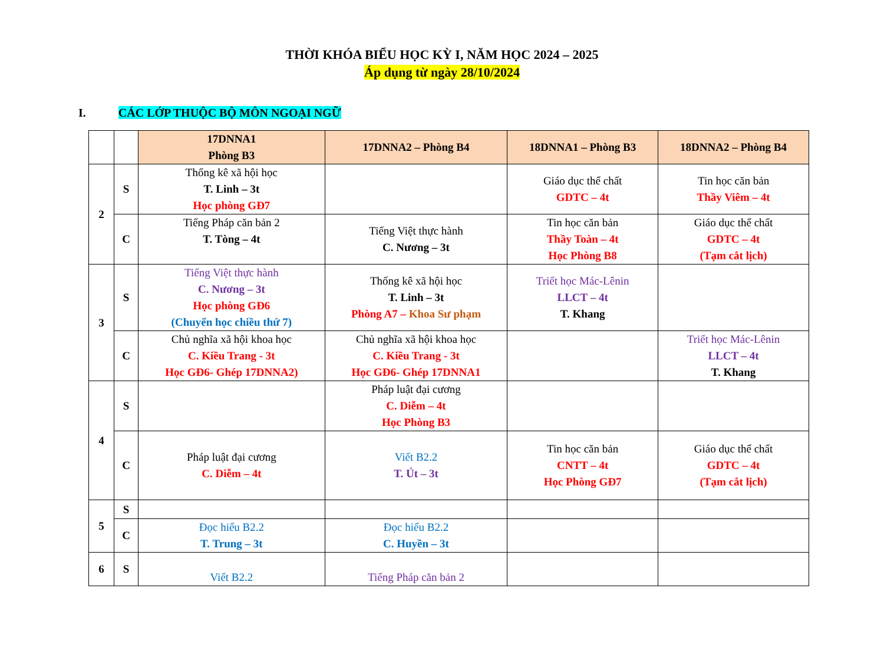THỜI KHÓA BIỂU HỌC KỲ I, NĂM HỌC 2024 – 2025
Áp dụng từ ngày 28/10/2024
I. CÁC LỚP THUỘC BỘ MÔN NGOẠI NGỮ
| | | 17DNNA1 Phòng B3 | 17DNNA2 – Phòng B4 | 18DNNA1 – Phòng B3 | 18DNNA2 – Phòng B4 |
| --- | --- | --- | --- | --- | --- |
| 2 | S | Thống kê xã hội học T. Linh – 3t Học phòng GĐ7 | | Giáo dục thể chất GDTC – 4t | Tin học căn bản Thầy Viêm – 4t |
| | C | Tiếng Pháp căn bản 2 T. Tòng – 4t | Tiếng Việt thực hành C. Nương – 3t | Tin học căn bản Thầy Toàn – 4t Học Phòng B8 | Giáo dục thể chất GDTC – 4t (Tạm cắt lịch) |
| 3 | S | Tiếng Việt thực hành C. Nương – 3t Học phòng GĐ6 (Chuyển học chiều thứ 7) | Thống kê xã hội học T. Linh – 3t Phòng A7 – Khoa Sư phạm | Triết học Mác-Lênin LLCT – 4t T. Khang | |
| | C | Chủ nghĩa xã hội khoa học C. Kiều Trang - 3t Học GĐ6- Ghép 17DNNA2) | Chủ nghĩa xã hội khoa học C. Kiều Trang - 3t Học GĐ6- Ghép 17DNNA1 | | Triết học Mác-Lênin LLCT – 4t T. Khang |
| 4 | S | | Pháp luật đại cương C. Diễm – 4t Học Phòng B3 | | |
| | C | Pháp luật đại cương C. Diễm – 4t | Viết B2.2 T. Út – 3t | Tin học căn bản CNTT – 4t Học Phòng GĐ7 | Giáo dục thể chất GDTC – 4t (Tạm cắt lịch) |
| 5 | S | | | | |
| | C | Đọc hiểu B2.2 T. Trung – 3t | Đọc hiểu B2.2 C. Huyền – 3t | | |
| 6 | S | Viết B2.2 | Tiếng Pháp căn bản 2 | | |